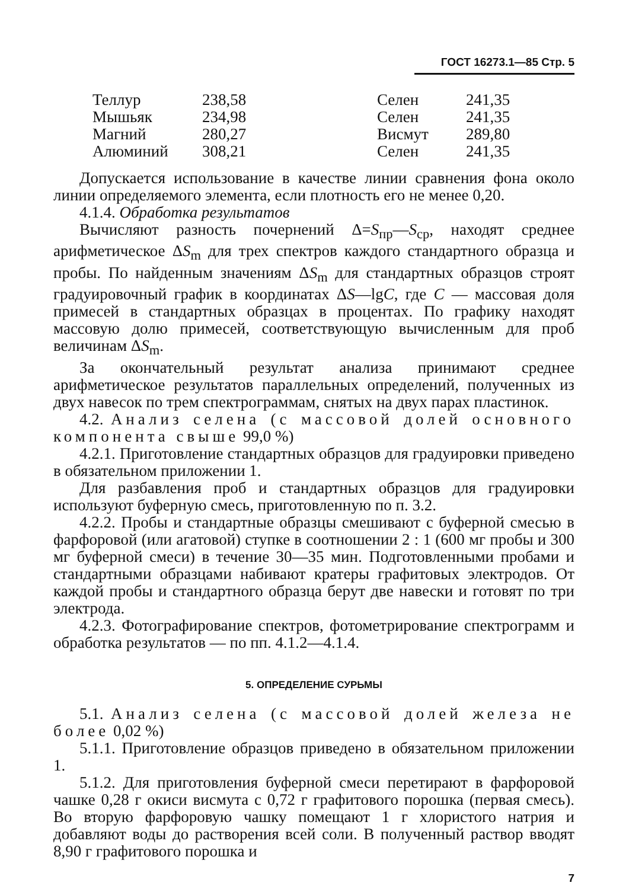ГОСТ 16273.1—85 Стр. 5
| Теллур | 238,58 | Селен | 241,35 |
| Мышьяк | 234,98 | Селен | 241,35 |
| Магний | 280,27 | Висмут | 289,80 |
| Алюминий | 308,21 | Селен | 241,35 |
Допускается использование в качестве линии сравнения фона около линии определяемого элемента, если плотность его не менее 0,20.
4.1.4. Обработка результатов
Вычисляют разность почернений Δ=S<sub>пр</sub>—S<sub>ср</sub>, находят среднее арифметическое ΔS<sub>m</sub> для трех спектров каждого стандартного образца и пробы. По найденным значениям ΔS<sub>m</sub> для стандартных образцов строят градуировочный график в координатах ΔS—lgC, где C — массовая доля примесей в стандартных образцах в процентах. По графику находят массовую долю примесей, соответствующую вычисленным для проб величинам ΔS<sub>m</sub>.
За окончательный результат анализа принимают среднее арифметическое результатов параллельных определений, полученных из двух навесок по трем спектрограммам, снятых на двух парах пластинок.
4.2. Анализ селена (с массовой долей основного компонента свыше 99,0 %)
4.2.1. Приготовление стандартных образцов для градуировки приведено в обязательном приложении 1.
Для разбавления проб и стандартных образцов для градуировки используют буферную смесь, приготовленную по п. 3.2.
4.2.2. Пробы и стандартные образцы смешивают с буферной смесью в фарфоровой (или агатовой) ступке в соотношении 2 : 1 (600 мг пробы и 300 мг буферной смеси) в течение 30—35 мин. Подготовленными пробами и стандартными образцами набивают кратеры графитовых электродов. От каждой пробы и стандартного образца берут две навески и готовят по три электрода.
4.2.3. Фотографирование спектров, фотометрирование спектрограмм и обработка результатов — по пп. 4.1.2—4.1.4.
5. ОПРЕДЕЛЕНИЕ СУРЬМЫ
5.1. Анализ селена (с массовой долей железа не более 0,02 %)
5.1.1. Приготовление образцов приведено в обязательном приложении 1.
5.1.2. Для приготовления буферной смеси перетирают в фарфоровой чашке 0,28 г окиси висмута с 0,72 г графитового порошка (первая смесь). Во вторую фарфоровую чашку помещают 1 г хлористого натрия и добавляют воды до растворения всей соли. В полученный раствор вводят 8,90 г графитового порошка и
7